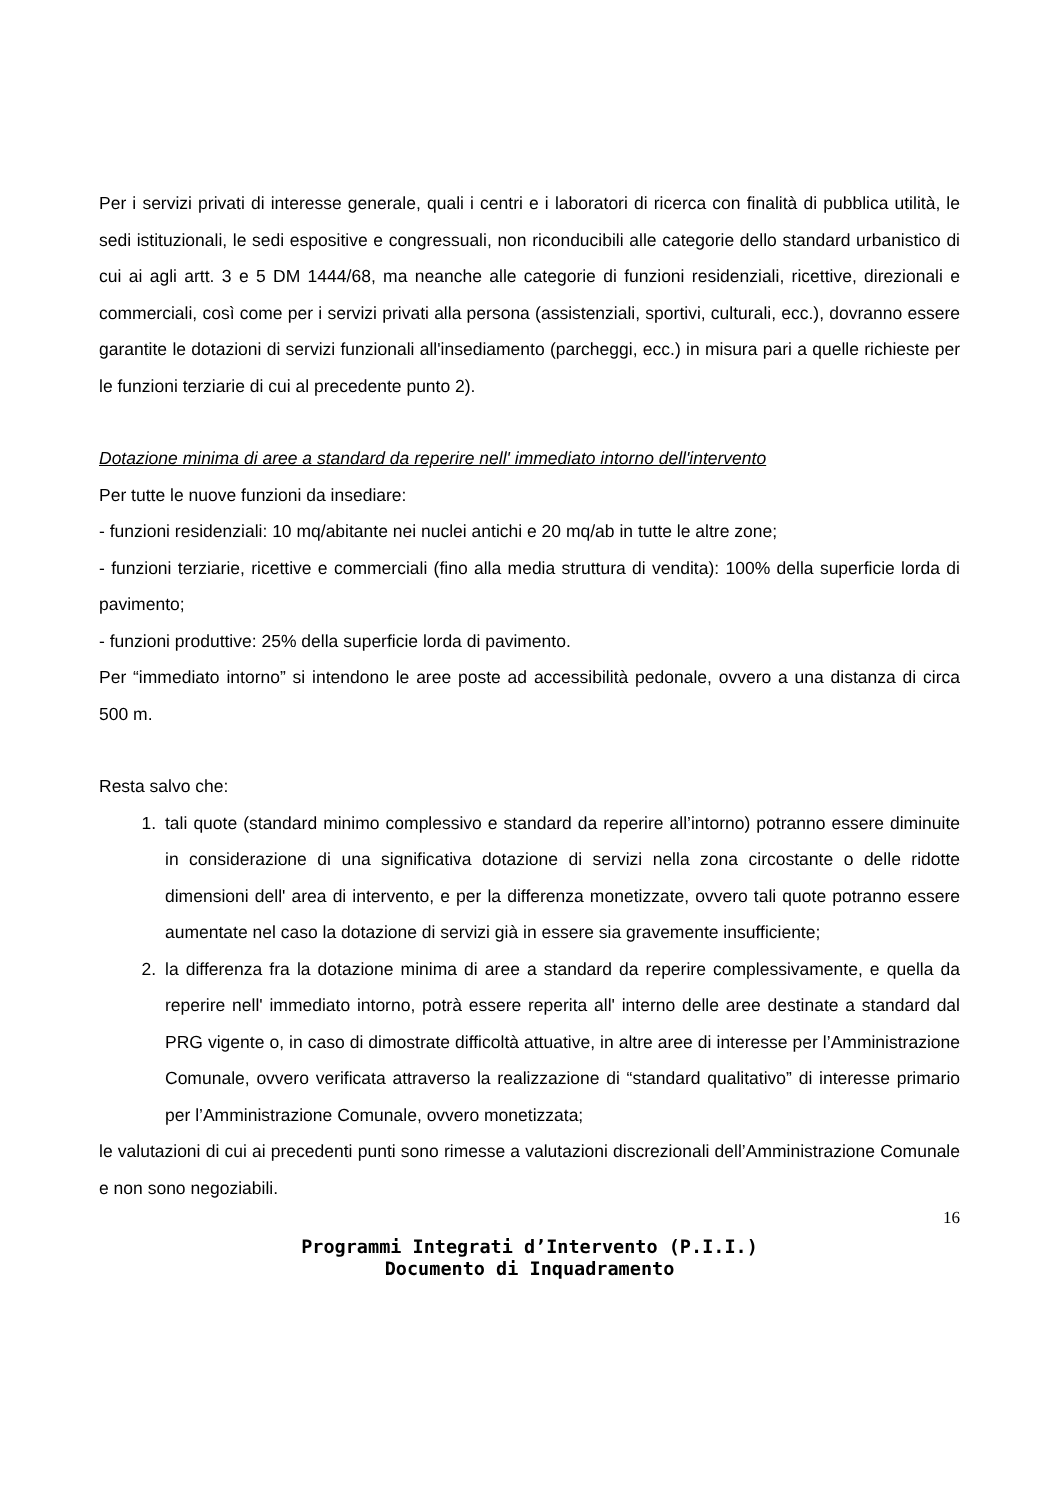Per i servizi privati di interesse generale, quali i centri e i laboratori di ricerca con finalità di pubblica utilità, le sedi istituzionali, le sedi espositive e congressuali, non riconducibili alle categorie dello standard urbanistico di cui ai agli artt. 3 e 5 DM 1444/68, ma neanche alle categorie di funzioni residenziali, ricettive, direzionali e commerciali, così come per i servizi privati alla persona (assistenziali, sportivi, culturali, ecc.), dovranno essere garantite le dotazioni di servizi funzionali all'insediamento (parcheggi, ecc.) in misura pari a quelle richieste per le funzioni terziarie di cui al precedente punto 2).
Dotazione minima di aree a standard da reperire nell' immediato intorno dell'intervento
Per tutte le nuove funzioni da insediare:
- funzioni residenziali: 10 mq/abitante nei nuclei antichi e 20 mq/ab in tutte le altre zone;
- funzioni terziarie, ricettive e commerciali (fino alla media struttura di vendita): 100% della superficie lorda di pavimento;
- funzioni produttive: 25% della superficie lorda di pavimento.
Per “immediato intorno” si intendono le aree poste ad accessibilità pedonale, ovvero a una distanza di circa 500 m.
Resta salvo che:
1. tali quote (standard minimo complessivo e standard da reperire all’intorno) potranno essere diminuite in considerazione di una significativa dotazione di servizi nella zona circostante o delle ridotte dimensioni dell' area di intervento, e per la differenza monetizzate, ovvero tali quote potranno essere aumentate nel caso la dotazione di servizi già in essere sia gravemente insufficiente;
2. la differenza fra la dotazione minima di aree a standard da reperire complessivamente, e quella da reperire nell' immediato intorno, potrà essere reperita all' interno delle aree destinate a standard dal PRG vigente o, in caso di dimostrate difficoltà attuative, in altre aree di interesse per l’Amministrazione Comunale, ovvero verificata attraverso la realizzazione di “standard qualitativo” di interesse primario per l’Amministrazione Comunale, ovvero monetizzata;
le valutazioni di cui ai precedenti punti sono rimesse a valutazioni discrezionali dell’Amministrazione Comunale e non sono negoziabili.
16
Programmi Integrati d’Intervento (P.I.I.)
Documento di Inquadramento